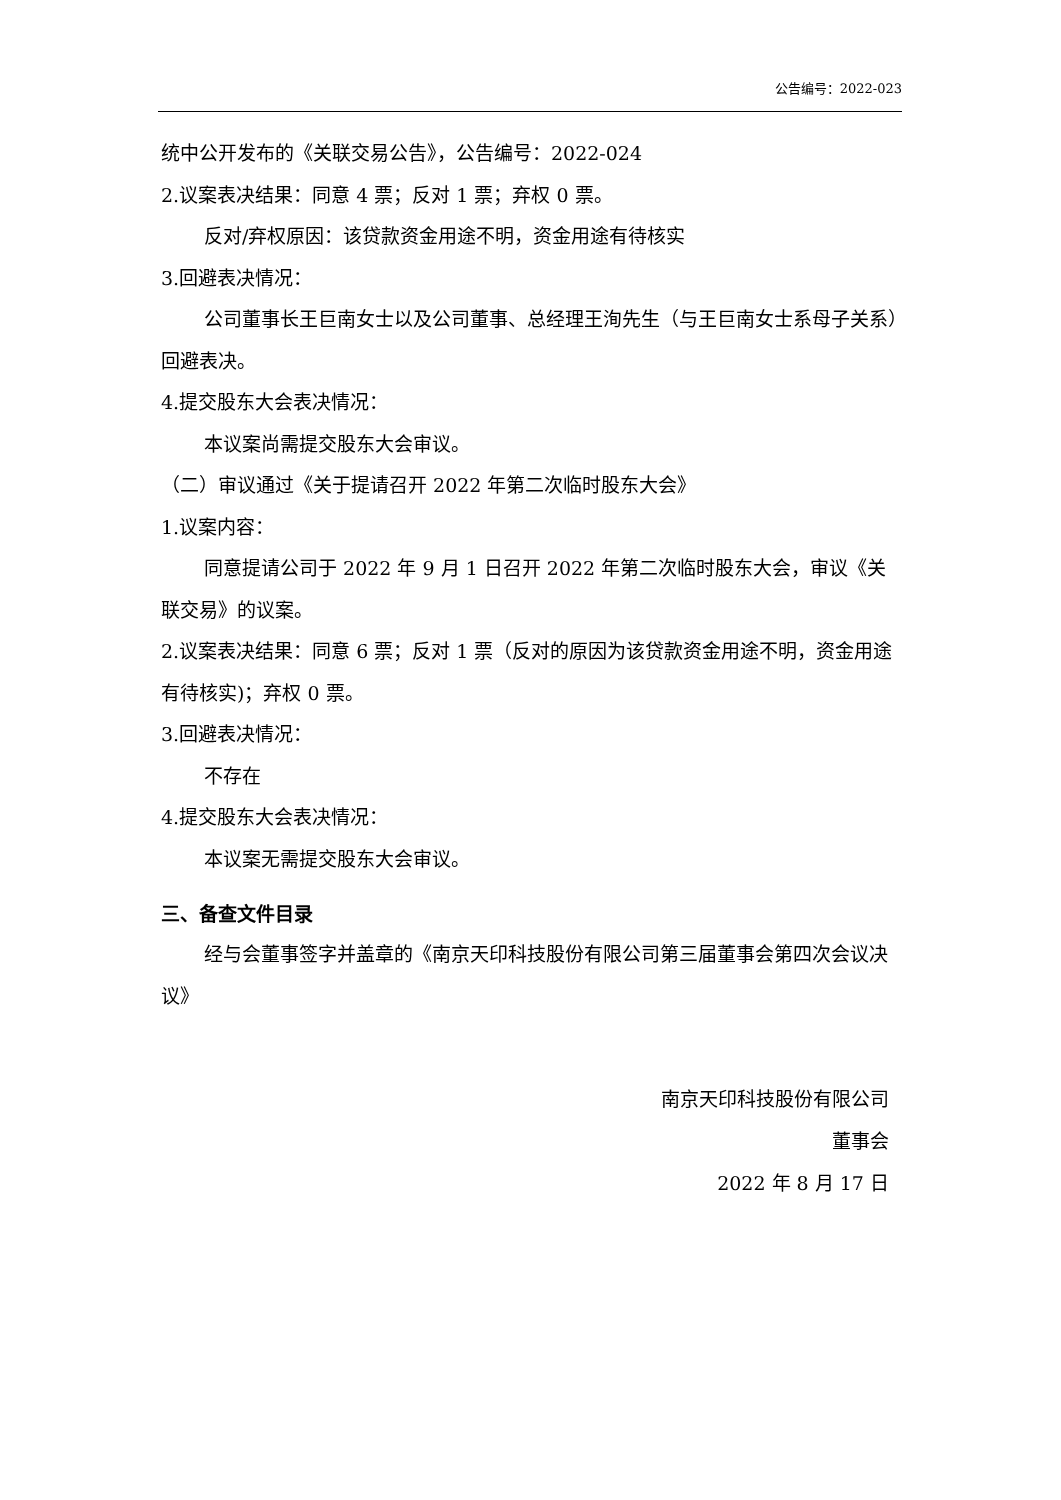公告编号：2022-023
统中公开发布的《关联交易公告》，公告编号：2022-024
2.议案表决结果：同意 4 票；反对 1 票；弃权 0 票。
反对/弃权原因：该贷款资金用途不明，资金用途有待核实
3.回避表决情况：
公司董事长王巨南女士以及公司董事、总经理王洵先生（与王巨南女士系母子关系）回避表决。
4.提交股东大会表决情况：
本议案尚需提交股东大会审议。
（二）审议通过《关于提请召开 2022 年第二次临时股东大会》
1.议案内容：
同意提请公司于 2022 年 9 月 1 日召开 2022 年第二次临时股东大会，审议《关联交易》的议案。
2.议案表决结果：同意 6 票；反对 1 票（反对的原因为该贷款资金用途不明，资金用途有待核实)；弃权 0 票。
3.回避表决情况：
不存在
4.提交股东大会表决情况：
本议案无需提交股东大会审议。
三、备查文件目录
经与会董事签字并盖章的《南京天印科技股份有限公司第三届董事会第四次会议决议》
南京天印科技股份有限公司
董事会
2022 年 8 月 17 日